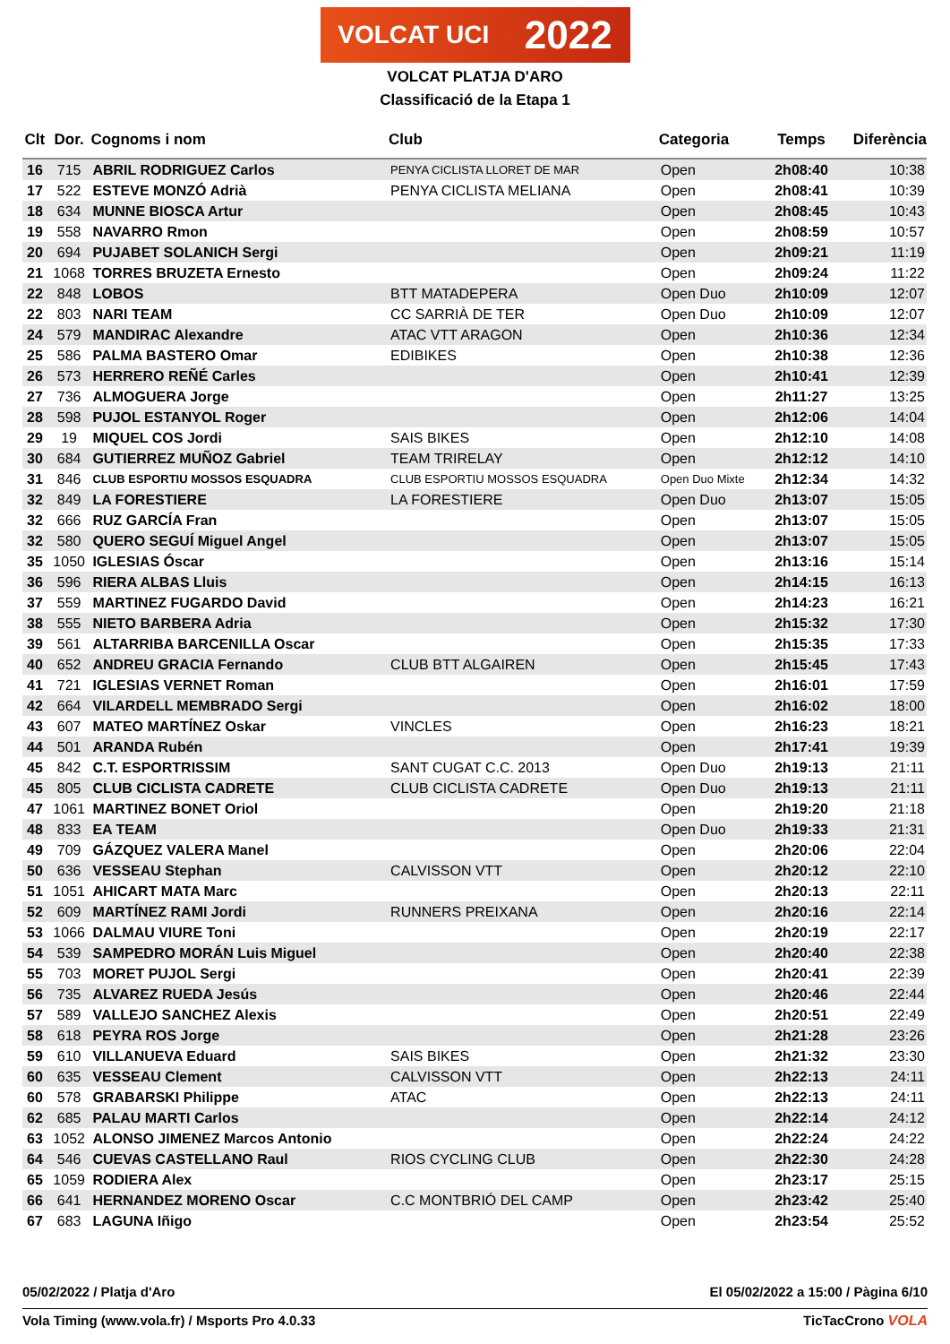VOLCAT UCI 2022
VOLCAT PLATJA D'ARO
Classificació de la Etapa 1
| Clt | Dor. | Cognoms i nom | Club | Categoria | Temps | Diferència |
| --- | --- | --- | --- | --- | --- | --- |
| 16 | 715 | ABRIL RODRIGUEZ Carlos | PENYA CICLISTA LLORET DE MAR | Open | 2h08:40 | 10:38 |
| 17 | 522 | ESTEVE MONZÓ Adrià | PENYA CICLISTA MELIANA | Open | 2h08:41 | 10:39 |
| 18 | 634 | MUNNE BIOSCA Artur | | Open | 2h08:45 | 10:43 |
| 19 | 558 | NAVARRO Rmon | | Open | 2h08:59 | 10:57 |
| 20 | 694 | PUJABET SOLANICH Sergi | | Open | 2h09:21 | 11:19 |
| 21 | 1068 | TORRES BRUZETA Ernesto | | Open | 2h09:24 | 11:22 |
| 22 | 848 | LOBOS | BTT MATADEPERA | Open Duo | 2h10:09 | 12:07 |
| 22 | 803 | NARI TEAM | CC SARRIÀ DE TER | Open Duo | 2h10:09 | 12:07 |
| 24 | 579 | MANDIRAC Alexandre | ATAC VTT ARAGON | Open | 2h10:36 | 12:34 |
| 25 | 586 | PALMA BASTERO Omar | EDIBIKES | Open | 2h10:38 | 12:36 |
| 26 | 573 | HERRERO REÑÉ Carles | | Open | 2h10:41 | 12:39 |
| 27 | 736 | ALMOGUERA Jorge | | Open | 2h11:27 | 13:25 |
| 28 | 598 | PUJOL ESTANYOL Roger | | Open | 2h12:06 | 14:04 |
| 29 | 19 | MIQUEL COS Jordi | SAIS BIKES | Open | 2h12:10 | 14:08 |
| 30 | 684 | GUTIERREZ MUÑOZ Gabriel | TEAM TRIRELAY | Open | 2h12:12 | 14:10 |
| 31 | 846 | CLUB ESPORTIU MOSSOS ESQUADRA | CLUB ESPORTIU MOSSOS ESQUADRA | Open Duo Mixte | 2h12:34 | 14:32 |
| 32 | 849 | LA FORESTIERE | LA FORESTIERE | Open Duo | 2h13:07 | 15:05 |
| 32 | 666 | RUZ GARCÍA Fran | | Open | 2h13:07 | 15:05 |
| 32 | 580 | QUERO SEGUÍ Miguel Angel | | Open | 2h13:07 | 15:05 |
| 35 | 1050 | IGLESIAS Óscar | | Open | 2h13:16 | 15:14 |
| 36 | 596 | RIERA ALBAS Lluis | | Open | 2h14:15 | 16:13 |
| 37 | 559 | MARTINEZ FUGARDO David | | Open | 2h14:23 | 16:21 |
| 38 | 555 | NIETO BARBERA Adria | | Open | 2h15:32 | 17:30 |
| 39 | 561 | ALTARRIBA BARCENILLA Oscar | | Open | 2h15:35 | 17:33 |
| 40 | 652 | ANDREU GRACIA Fernando | CLUB BTT ALGAIREN | Open | 2h15:45 | 17:43 |
| 41 | 721 | IGLESIAS VERNET Roman | | Open | 2h16:01 | 17:59 |
| 42 | 664 | VILARDELL MEMBRADO Sergi | | Open | 2h16:02 | 18:00 |
| 43 | 607 | MATEO MARTÍNEZ Oskar | VINCLES | Open | 2h16:23 | 18:21 |
| 44 | 501 | ARANDA Rubén | | Open | 2h17:41 | 19:39 |
| 45 | 842 | C.T. ESPORTRISSIM | SANT CUGAT C.C. 2013 | Open Duo | 2h19:13 | 21:11 |
| 45 | 805 | CLUB CICLISTA CADRETE | CLUB CICLISTA CADRETE | Open Duo | 2h19:13 | 21:11 |
| 47 | 1061 | MARTINEZ BONET Oriol | | Open | 2h19:20 | 21:18 |
| 48 | 833 | EA TEAM | | Open Duo | 2h19:33 | 21:31 |
| 49 | 709 | GÁZQUEZ VALERA Manel | | Open | 2h20:06 | 22:04 |
| 50 | 636 | VESSEAU Stephan | CALVISSON VTT | Open | 2h20:12 | 22:10 |
| 51 | 1051 | AHICART MATA Marc | | Open | 2h20:13 | 22:11 |
| 52 | 609 | MARTÍNEZ RAMI Jordi | RUNNERS PREIXANA | Open | 2h20:16 | 22:14 |
| 53 | 1066 | DALMAU VIURE Toni | | Open | 2h20:19 | 22:17 |
| 54 | 539 | SAMPEDRO MORÁN Luis Miguel | | Open | 2h20:40 | 22:38 |
| 55 | 703 | MORET PUJOL Sergi | | Open | 2h20:41 | 22:39 |
| 56 | 735 | ALVAREZ RUEDA Jesús | | Open | 2h20:46 | 22:44 |
| 57 | 589 | VALLEJO SANCHEZ Alexis | | Open | 2h20:51 | 22:49 |
| 58 | 618 | PEYRA ROS Jorge | | Open | 2h21:28 | 23:26 |
| 59 | 610 | VILLANUEVA Eduard | SAIS BIKES | Open | 2h21:32 | 23:30 |
| 60 | 635 | VESSEAU Clement | CALVISSON VTT | Open | 2h22:13 | 24:11 |
| 60 | 578 | GRABARSKI Philippe | ATAC | Open | 2h22:13 | 24:11 |
| 62 | 685 | PALAU MARTI Carlos | | Open | 2h22:14 | 24:12 |
| 63 | 1052 | ALONSO JIMENEZ Marcos Antonio | | Open | 2h22:24 | 24:22 |
| 64 | 546 | CUEVAS CASTELLANO Raul | RIOS CYCLING CLUB | Open | 2h22:30 | 24:28 |
| 65 | 1059 | RODIERA Alex | | Open | 2h23:17 | 25:15 |
| 66 | 641 | HERNANDEZ MORENO Oscar | C.C MONTBRIÓ DEL CAMP | Open | 2h23:42 | 25:40 |
| 67 | 683 | LAGUNA Iñigo | | Open | 2h23:54 | 25:52 |
05/02/2022 / Platja d'Aro El 05/02/2022 a 15:00 / Pàgina 6/10
Vola Timing (www.vola.fr) / Msports Pro 4.0.33 TicTacCrono VOLA